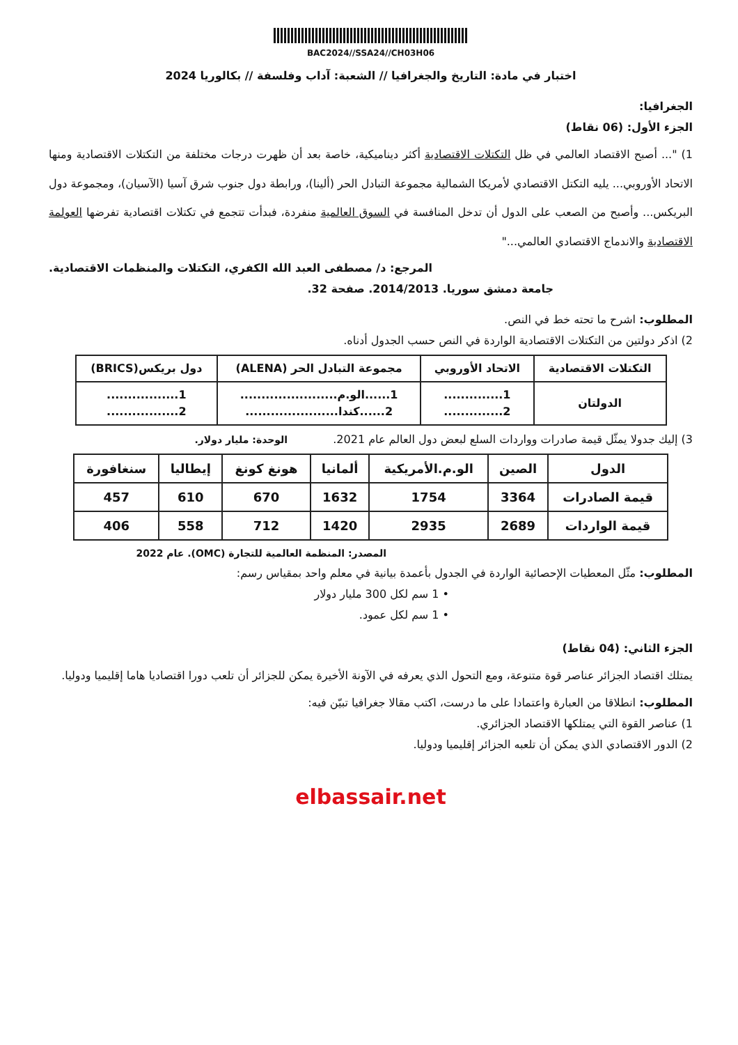BAC2024//SSA24//CH03H06
اختبار في مادة: التاريخ والجغرافيا // الشعبة: آداب وفلسفة // بكالوريا 2024
الجغرافيا:
الجزء الأول: (06 نقاط)
1) "... أصبح الاقتصاد العالمي في ظل التكتلات الاقتصادية أكثر ديناميكية، خاصة بعد أن ظهرت درجات مختلفة من التكتلات الاقتصادية ومنها الاتحاد الأوروبي... يليه التكتل الاقتصادي لأمريكا الشمالية مجموعة التبادل الحر (ألينا)، ورابطة دول جنوب شرق آسيا (الآسيان)، ومجموعة دول البريكس... وأصبح من الصعب على الدول أن تدخل المنافسة في السوق العالمية منفردة، فبدأت تتجمع في تكتلات اقتصادية تفرضها العولمة الاقتصادية والاندماج الاقتصادي العالمي..."
المرجع: د/ مصطفى العبد الله الكفري، التكتلات والمنظمات الاقتصادية.
جامعة دمشق سوريا. 2014/2013. صفحة 32.
المطلوب: اشرح ما تحته خط في النص.
2) اذكر دولتين من التكتلات الاقتصادية الواردة في النص حسب الجدول أدناه.
| التكتلات الاقتصادية | الاتحاد الأوروبي | مجموعة التبادل الحر (ALENA) | دول بريكس(BRICS) |
| --- | --- | --- | --- |
| الدولتان | 1.............. 2.............. | 1......الو.م....................... 2......كندا...................... | 1................. 2................. |
3) إليك جدولا يمثّل قيمة صادرات وواردات السلع لبعض دول العالم عام 2021. الوحدة: مليار دولار.
| الدول | الصين | الو.م.الأمريكية | ألمانيا | هونغ كونغ | إيطاليا | سنغافورة |
| --- | --- | --- | --- | --- | --- | --- |
| قيمة الصادرات | 3364 | 1754 | 1632 | 670 | 610 | 457 |
| قيمة الواردات | 2689 | 2935 | 1420 | 712 | 558 | 406 |
المصدر: المنظمة العالمية للتجارة (OMC). عام 2022
المطلوب: مثّل المعطيات الإحصائية الواردة في الجدول بأعمدة بيانية في معلم واحد بمقياس رسم:
• 1 سم لكل 300 مليار دولار
• 1 سم لكل عمود.
الجزء الثاني: (04 نقاط)
يمتلك اقتصاد الجزائر عناصر قوة متنوعة، ومع التحول الذي يعرفه في الآونة الأخيرة يمكن للجزائر أن تلعب دورا اقتصاديا هاما إقليميا ودوليا.
المطلوب: انطلاقا من العبارة واعتمادا على ما درست، اكتب مقالا جغرافيا تبيّن فيه:
1) عناصر القوة التي يمتلكها الاقتصاد الجزائري.
2) الدور الاقتصادي الذي يمكن أن تلعبه الجزائر إقليميا ودوليا.
elbassair.net